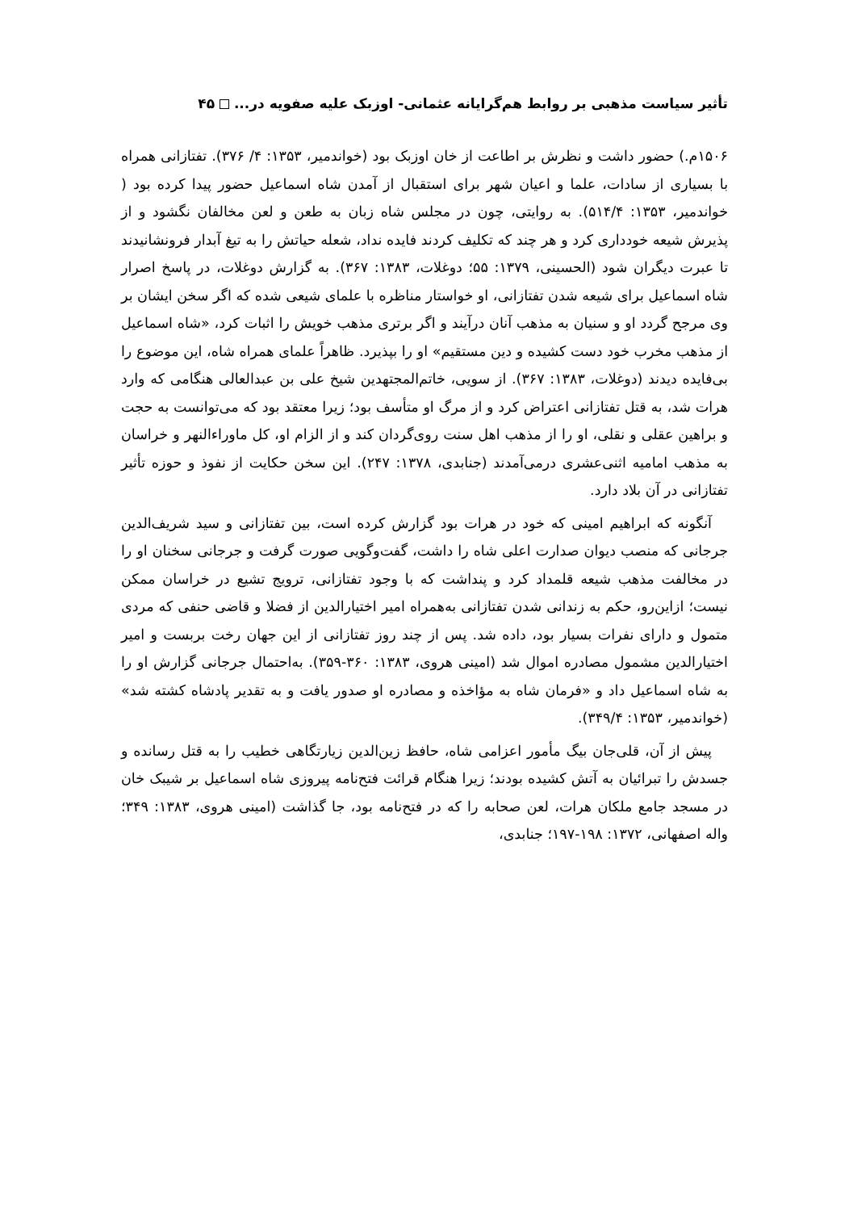تأثیر سیاست مذهبی بر روابط هم‌گرایانه عثمانی- اوزبک علیه صفویه در... ۴۵
۱۵۰۶م.) حضور داشت و نظرش بر اطاعت از خان اوزبک بود (خواندمیر، ۱۳۵۳: ۴/ ۳۷۶). تفتازانی همراه با بسیاری از سادات، علما و اعیان شهر برای استقبال از آمدن شاه اسماعیل حضور پیدا کرده بود ( خواندمیر، ۱۳۵۳: ۵۱۴/۴). به روایتی، چون در مجلس شاه زبان به طعن و لعن مخالفان نگشود و از پذیرش شیعه خودداری کرد و هر چند که تکلیف کردند فایده نداد، شعله حیاتش را به تیغ آبدار فرونشانیدند تا عبرت دیگران شود (الحسینی، ۱۳۷۹: ۵۵؛ دوغلات، ۱۳۸۳: ۳۶۷). به گزارش دوغلات، در پاسخ اصرار شاه اسماعیل برای شیعه شدن تفتازانی، او خواستار مناظره با علمای شیعی شده که اگر سخن ایشان بر وی مرجح گردد او و سنیان به مذهب آنان درآیند و اگر برتری مذهب خویش را اثبات کرد، «شاه اسماعیل از مذهب مخرب خود دست کشیده و دین مستقیم» او را بپذیرد. ظاهراً علمای همراه شاه، این موضوع را بی‌فایده دیدند (دوغلات، ۱۳۸۳: ۳۶۷). از سویی، خاتم‌المجتهدین شیخ علی بن عبدالعالی هنگامی که وارد هرات شد، به قتل تفتازانی اعتراض کرد و از مرگ او متأسف بود؛ زیرا معتقد بود که می‌توانست به حجت و براهین عقلی و نقلی، او را از مذهب اهل سنت روی‌گردان کند و از الزام او، کل ماوراءالنهر و خراسان به مذهب امامیه اثنی‌عشری درمی‌آمدند (جنابدی، ۱۳۷۸: ۲۴۷). این سخن حکایت از نفوذ و حوزه تأثیر تفتازانی در آن بلاد دارد.
آنگونه که ابراهیم امینی که خود در هرات بود گزارش کرده است، بین تفتازانی و سید شریف‌الدین جرجانی که منصب دیوان صدارت اعلی شاه را داشت، گفت‌وگویی صورت گرفت و جرجانی سخنان او را در مخالفت مذهب شیعه قلمداد کرد و پنداشت که با وجود تفتازانی، ترویج تشیع در خراسان ممکن نیست؛ ازاین‌رو، حکم به زندانی شدن تفتازانی به‌همراه امیر اختیارالدین از فضلا و قاضی حنفی که مردی متمول و دارای نفرات بسیار بود، داده شد. پس از چند روز تفتازانی از این جهان رخت بربست و امیر اختیارالدین مشمول مصادره اموال شد (امینی هروی، ۱۳۸۳: ۳۶۰-۳۵۹). به‌احتمال جرجانی گزارش او را به شاه اسماعیل داد و «فرمان شاه به مؤاخذه و مصادره او صدور یافت و به تقدیر پادشاه کشته شد» (خواندمیر، ۱۳۵۳: ۳۴۹/۴).
پیش از آن، قلی‌جان بیگ مأمور اعزامی شاه، حافظ زین‌الدین زیارتگاهی خطیب را به قتل رسانده و جسدش را تبرائیان به آتش کشیده بودند؛ زیرا هنگام قرائت فتح‌نامه پیروزی شاه اسماعیل بر شیبک خان در مسجد جامع ملکان هرات، لعن صحابه را که در فتح‌نامه بود، جا گذاشت (امینی هروی، ۱۳۸۳: ۳۴۹؛ واله اصفهانی، ۱۳۷۲: ۱۹۸-۱۹۷؛ جنابدی،